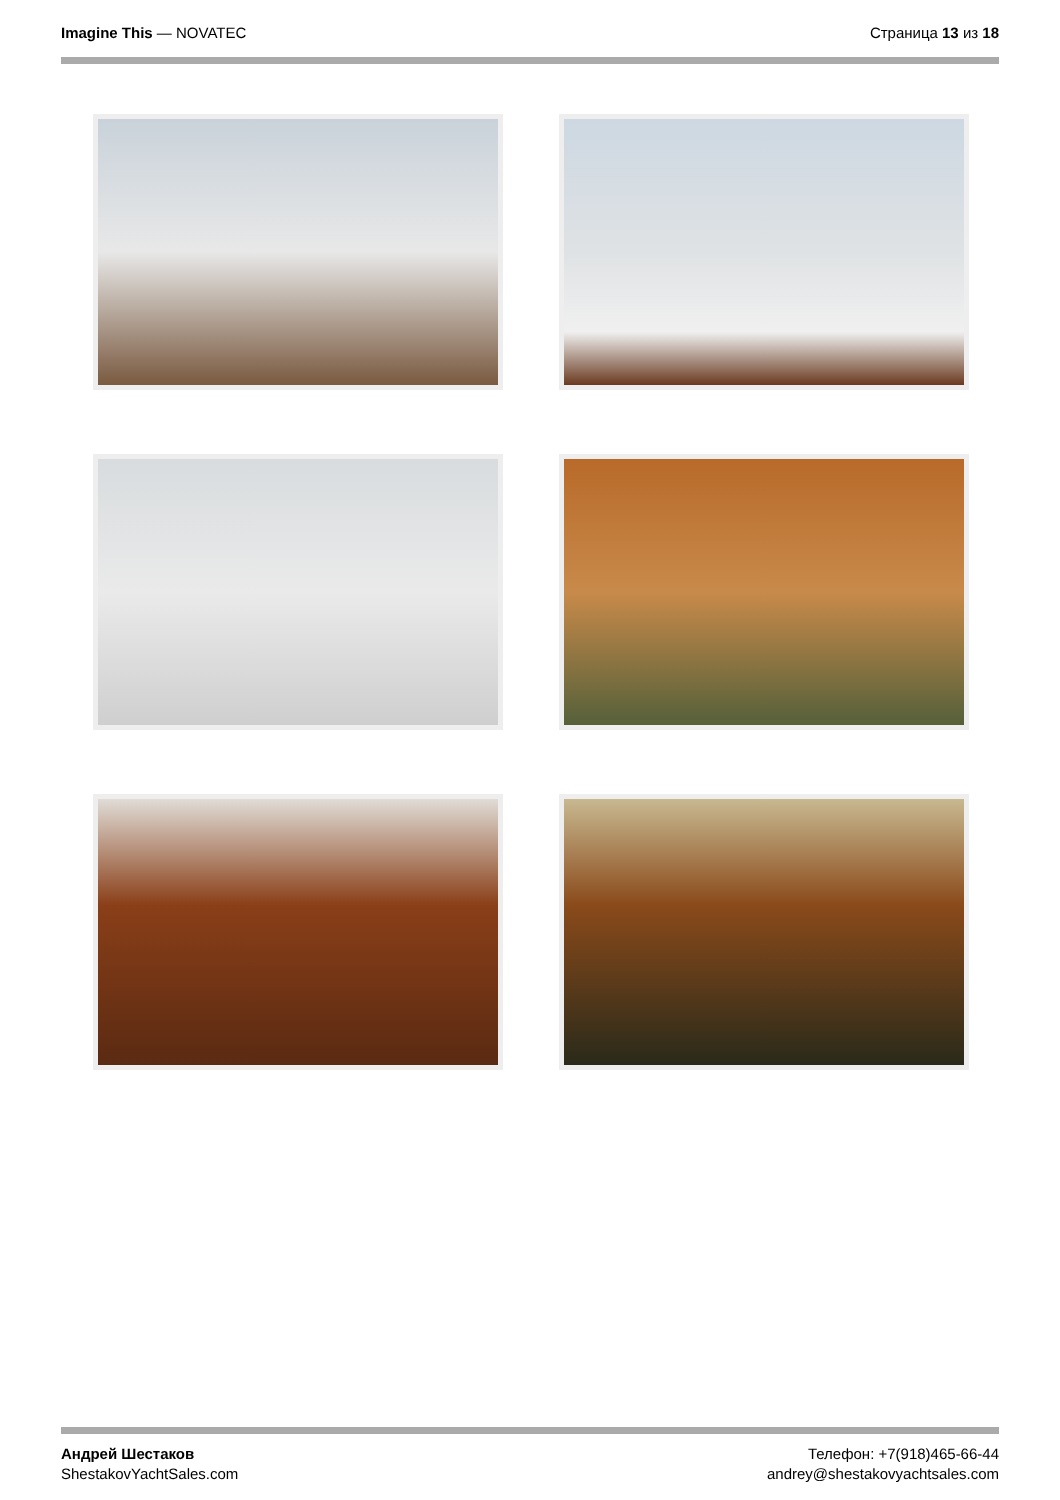Imagine This — NOVATEC Страница 13 из 18
Андрей Шестаков
ShestakovYachtSales.com
Телефон: +7(918)465-66-44
andrey@shestakovyachtsales.com